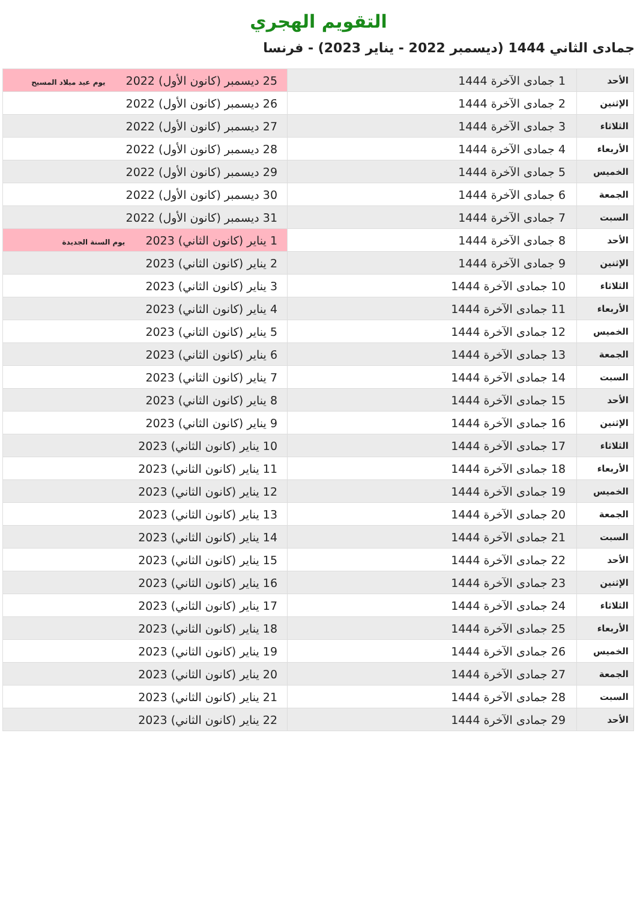التقويم الهجري
جمادى الثاني 1444 (ديسمبر 2022 - يناير 2023) - فرنسا
| الأحد | 1 جمادى الآخرة 1444 | 25 ديسمبر (كانون الأول) 2022 يوم عيد ميلاد المسيح |
| الإثنين | 2 جمادى الآخرة 1444 | 26 ديسمبر (كانون الأول) 2022 |
| الثلاثاء | 3 جمادى الآخرة 1444 | 27 ديسمبر (كانون الأول) 2022 |
| الأربعاء | 4 جمادى الآخرة 1444 | 28 ديسمبر (كانون الأول) 2022 |
| الخميس | 5 جمادى الآخرة 1444 | 29 ديسمبر (كانون الأول) 2022 |
| الجمعة | 6 جمادى الآخرة 1444 | 30 ديسمبر (كانون الأول) 2022 |
| السبت | 7 جمادى الآخرة 1444 | 31 ديسمبر (كانون الأول) 2022 |
| الأحد | 8 جمادى الآخرة 1444 | 1 يناير (كانون الثاني) 2023 يوم السنة الجديدة |
| الإثنين | 9 جمادى الآخرة 1444 | 2 يناير (كانون الثاني) 2023 |
| الثلاثاء | 10 جمادى الآخرة 1444 | 3 يناير (كانون الثاني) 2023 |
| الأربعاء | 11 جمادى الآخرة 1444 | 4 يناير (كانون الثاني) 2023 |
| الخميس | 12 جمادى الآخرة 1444 | 5 يناير (كانون الثاني) 2023 |
| الجمعة | 13 جمادى الآخرة 1444 | 6 يناير (كانون الثاني) 2023 |
| السبت | 14 جمادى الآخرة 1444 | 7 يناير (كانون الثاني) 2023 |
| الأحد | 15 جمادى الآخرة 1444 | 8 يناير (كانون الثاني) 2023 |
| الإثنين | 16 جمادى الآخرة 1444 | 9 يناير (كانون الثاني) 2023 |
| الثلاثاء | 17 جمادى الآخرة 1444 | 10 يناير (كانون الثاني) 2023 |
| الأربعاء | 18 جمادى الآخرة 1444 | 11 يناير (كانون الثاني) 2023 |
| الخميس | 19 جمادى الآخرة 1444 | 12 يناير (كانون الثاني) 2023 |
| الجمعة | 20 جمادى الآخرة 1444 | 13 يناير (كانون الثاني) 2023 |
| السبت | 21 جمادى الآخرة 1444 | 14 يناير (كانون الثاني) 2023 |
| الأحد | 22 جمادى الآخرة 1444 | 15 يناير (كانون الثاني) 2023 |
| الإثنين | 23 جمادى الآخرة 1444 | 16 يناير (كانون الثاني) 2023 |
| الثلاثاء | 24 جمادى الآخرة 1444 | 17 يناير (كانون الثاني) 2023 |
| الأربعاء | 25 جمادى الآخرة 1444 | 18 يناير (كانون الثاني) 2023 |
| الخميس | 26 جمادى الآخرة 1444 | 19 يناير (كانون الثاني) 2023 |
| الجمعة | 27 جمادى الآخرة 1444 | 20 يناير (كانون الثاني) 2023 |
| السبت | 28 جمادى الآخرة 1444 | 21 يناير (كانون الثاني) 2023 |
| الأحد | 29 جمادى الآخرة 1444 | 22 يناير (كانون الثاني) 2023 |